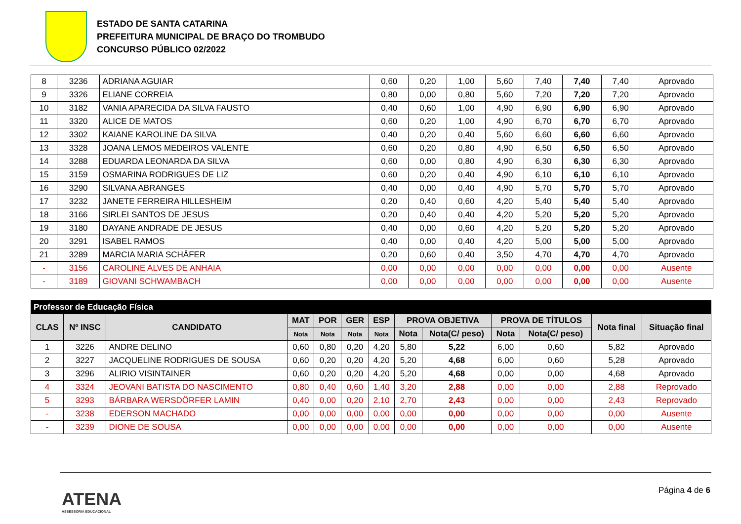ESTADO DE SANTA CATARINA
PREFEITURA MUNICIPAL DE BRAÇO DO TROMBUDO
CONCURSO PÚBLICO 02/2022
| 8 | 3236 | ADRIANA AGUIAR | 0,60 | 0,20 | 1,00 | 5,60 | 7,40 | 7,40 | 7,40 | Aprovado |
| 9 | 3326 | ELIANE CORREIA | 0,80 | 0,00 | 0,80 | 5,60 | 7,20 | 7,20 | 7,20 | Aprovado |
| 10 | 3182 | VANIA APARECIDA DA SILVA FAUSTO | 0,40 | 0,60 | 1,00 | 4,90 | 6,90 | 6,90 | 6,90 | Aprovado |
| 11 | 3320 | ALICE DE MATOS | 0,60 | 0,20 | 1,00 | 4,90 | 6,70 | 6,70 | 6,70 | Aprovado |
| 12 | 3302 | KAIANE KAROLINE DA SILVA | 0,40 | 0,20 | 0,40 | 5,60 | 6,60 | 6,60 | 6,60 | Aprovado |
| 13 | 3328 | JOANA LEMOS MEDEIROS VALENTE | 0,60 | 0,20 | 0,80 | 4,90 | 6,50 | 6,50 | 6,50 | Aprovado |
| 14 | 3288 | EDUARDA LEONARDA DA SILVA | 0,60 | 0,00 | 0,80 | 4,90 | 6,30 | 6,30 | 6,30 | Aprovado |
| 15 | 3159 | OSMARINA RODRIGUES DE LIZ | 0,60 | 0,20 | 0,40 | 4,90 | 6,10 | 6,10 | 6,10 | Aprovado |
| 16 | 3290 | SILVANA ABRANGES | 0,40 | 0,00 | 0,40 | 4,90 | 5,70 | 5,70 | 5,70 | Aprovado |
| 17 | 3232 | JANETE FERREIRA HILLESHEIM | 0,20 | 0,40 | 0,60 | 4,20 | 5,40 | 5,40 | 5,40 | Aprovado |
| 18 | 3166 | SIRLEI SANTOS DE JESUS | 0,20 | 0,40 | 0,40 | 4,20 | 5,20 | 5,20 | 5,20 | Aprovado |
| 19 | 3180 | DAYANE ANDRADE DE JESUS | 0,40 | 0,00 | 0,60 | 4,20 | 5,20 | 5,20 | 5,20 | Aprovado |
| 20 | 3291 | ISABEL RAMOS | 0,40 | 0,00 | 0,40 | 4,20 | 5,00 | 5,00 | 5,00 | Aprovado |
| 21 | 3289 | MARCIA MARIA SCHÄFER | 0,20 | 0,60 | 0,40 | 3,50 | 4,70 | 4,70 | 4,70 | Aprovado |
| - | 3156 | CAROLINE ALVES DE ANHAIA | 0,00 | 0,00 | 0,00 | 0,00 | 0,00 | 0,00 | 0,00 | Ausente |
| - | 3189 | GIOVANI SCHWAMBACH | 0,00 | 0,00 | 0,00 | 0,00 | 0,00 | 0,00 | 0,00 | Ausente |
| Professor de Educação Física | | | | | | | | | | | | |
| --- | --- | --- | --- | --- | --- | --- | --- | --- | --- | --- | --- | --- |
| CLAS | Nº INSC | CANDIDATO | MAT | POR | GER | ESP | PROVA OBJETIVA | | PROVA DE TÍTULOS | | Nota final | Situação final |
| | | | Nota | Nota | Nota | Nota | Nota | Nota(C/ peso) | Nota | Nota(C/ peso) | | |
| 1 | 3226 | ANDRE DELINO | 0,60 | 0,80 | 0,20 | 4,20 | 5,80 | 5,22 | 6,00 | 0,60 | 5,82 | Aprovado |
| 2 | 3227 | JACQUELINE RODRIGUES DE SOUSA | 0,60 | 0,20 | 0,20 | 4,20 | 5,20 | 4,68 | 6,00 | 0,60 | 5,28 | Aprovado |
| 3 | 3296 | ALIRIO VISINTAINER | 0,60 | 0,20 | 0,20 | 4,20 | 5,20 | 4,68 | 0,00 | 0,00 | 4,68 | Aprovado |
| 4 | 3324 | JEOVANI BATISTA DO NASCIMENTO | 0,80 | 0,40 | 0,60 | 1,40 | 3,20 | 2,88 | 0,00 | 0,00 | 2,88 | Reprovado |
| 5 | 3293 | BÁRBARA WERSDÖRFER LAMIN | 0,40 | 0,00 | 0,20 | 2,10 | 2,70 | 2,43 | 0,00 | 0,00 | 2,43 | Reprovado |
| - | 3238 | EDERSON MACHADO | 0,00 | 0,00 | 0,00 | 0,00 | 0,00 | 0,00 | 0,00 | 0,00 | 0,00 | Ausente |
| - | 3239 | DIONE DE SOUSA | 0,00 | 0,00 | 0,00 | 0,00 | 0,00 | 0,00 | 0,00 | 0,00 | 0,00 | Ausente |
ATENA
ASSESSORIA EDUCACIONAL
Página 4 de 6